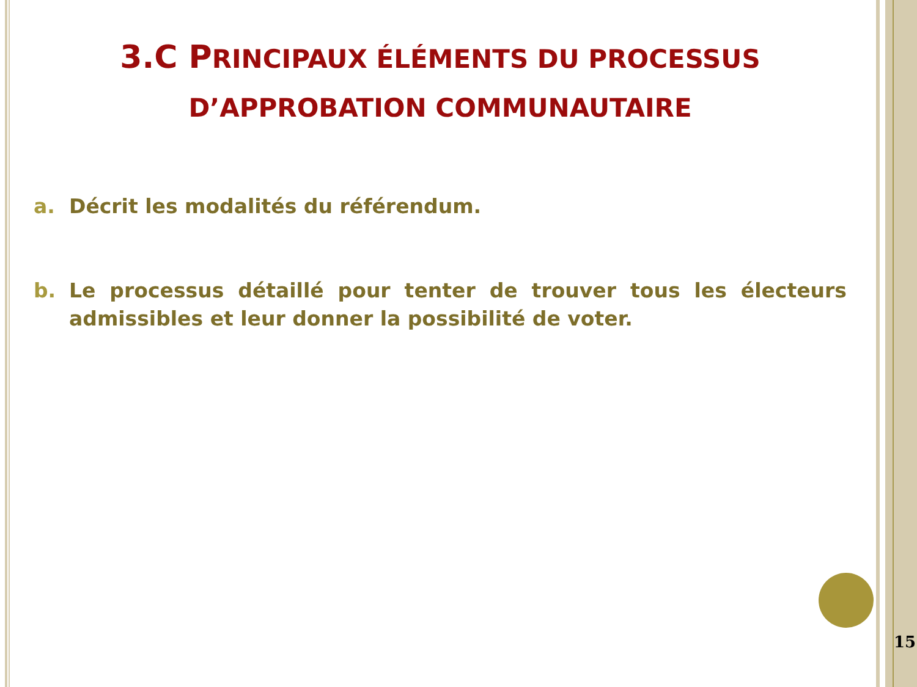3.C PRINCIPAUX ÉLÉMENTS DU PROCESSUS D’APPROBATION COMMUNAUTAIRE
a. Décrit les modalités du référendum.
b. Le processus détaillé pour tenter de trouver tous les électeurs admissibles et leur donner la possibilité de voter.
15